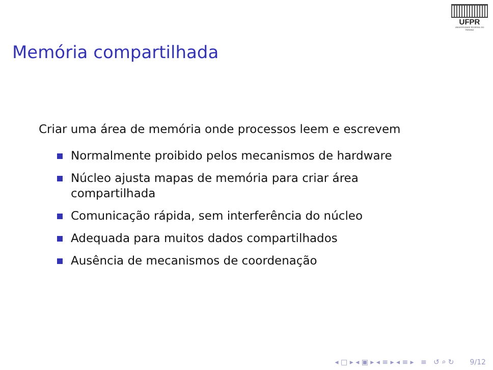UFPR
UNIVERSIDADE FEDERAL DO PARANÁ
Memória compartilhada
Criar uma área de memória onde processos leem e escrevem
Normalmente proibido pelos mecanismos de hardware
Núcleo ajusta mapas de memória para criar área
compartilhada
Comunicação rápida, sem interferência do núcleo
Adequada para muitos dados compartilhados
Ausência de mecanismos de coordenação
◂ □ ▸ ◂ ▣ ▸ ◂ ≡ ▸ ◂ ≡ ▸ ≡ ↺ ⌕ ↻ 9/12